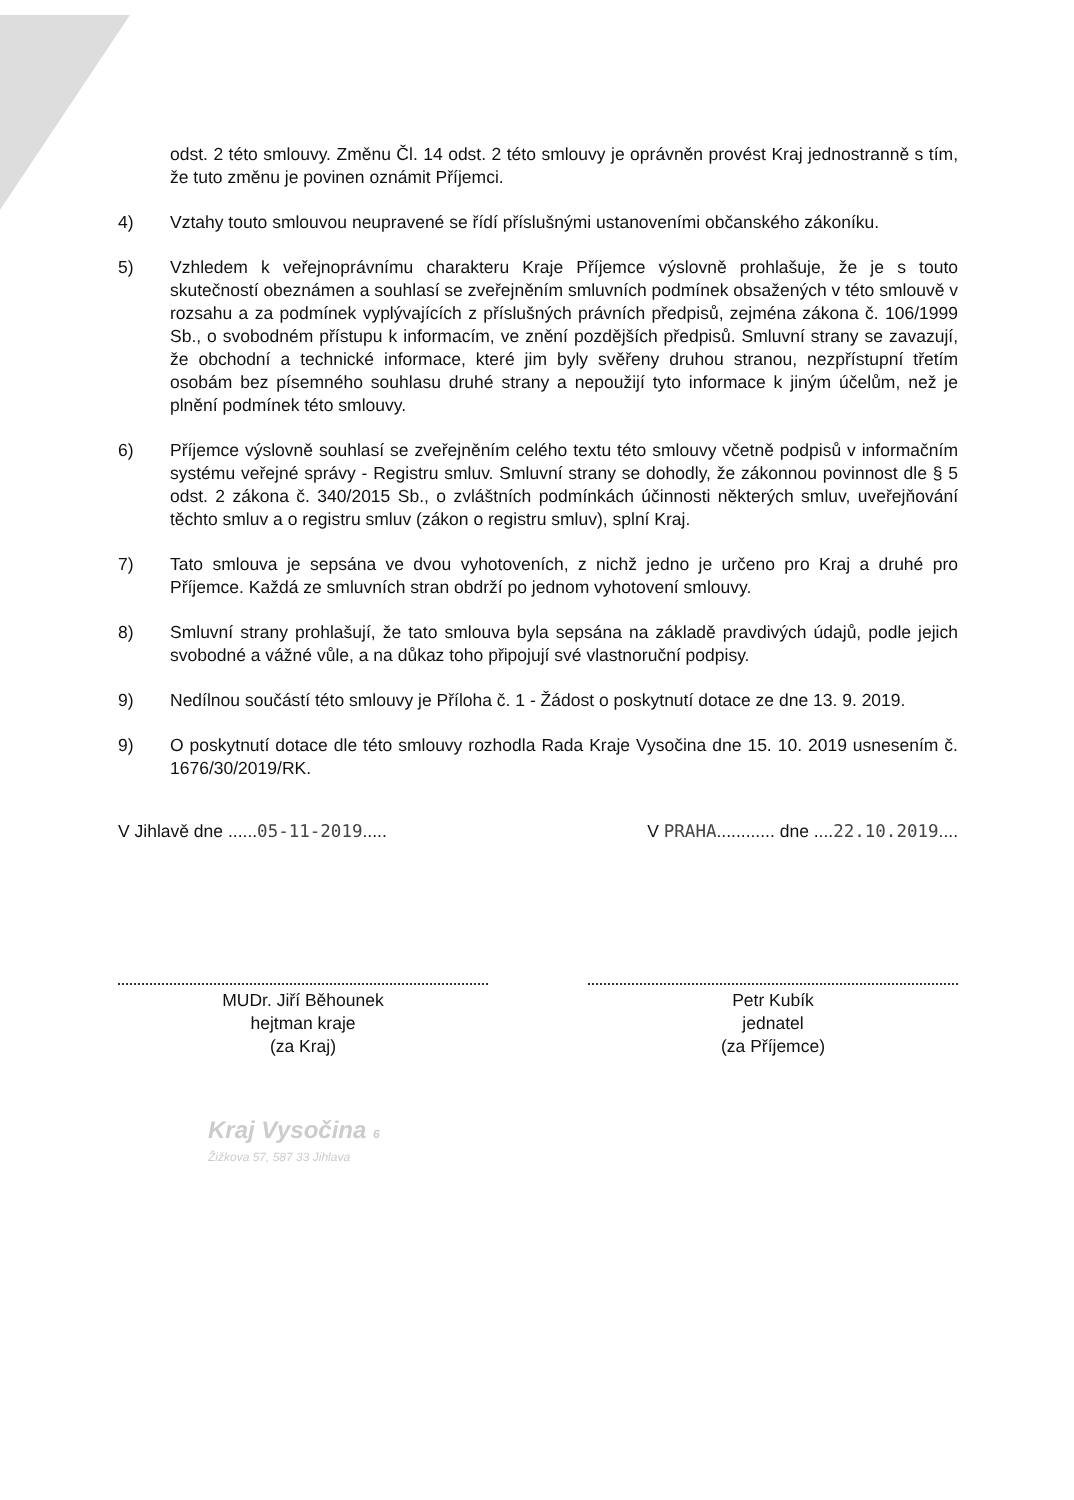odst. 2 této smlouvy. Změnu Čl. 14 odst. 2 této smlouvy je oprávněn provést Kraj jednostranně s tím, že tuto změnu je povinen oznámit Příjemci.
4) Vztahy touto smlouvou neupravené se řídí příslušnými ustanoveními občanského zákoníku.
5) Vzhledem k veřejnoprávnímu charakteru Kraje Příjemce výslovně prohlašuje, že je s touto skutečností obeznámen a souhlasí se zveřejněním smluvních podmínek obsažených v této smlouvě v rozsahu a za podmínek vyplývajících z příslušných právních předpisů, zejména zákona č. 106/1999 Sb., o svobodném přístupu k informacím, ve znění pozdějších předpisů. Smluvní strany se zavazují, že obchodní a technické informace, které jim byly svěřeny druhou stranou, nezpřístupní třetím osobám bez písemného souhlasu druhé strany a nepoužijí tyto informace k jiným účelům, než je plnění podmínek této smlouvy.
6) Příjemce výslovně souhlasí se zveřejněním celého textu této smlouvy včetně podpisů v informačním systému veřejné správy - Registru smluv. Smluvní strany se dohodly, že zákonnou povinnost dle § 5 odst. 2 zákona č. 340/2015 Sb., o zvláštních podmínkách účinnosti některých smluv, uveřejňování těchto smluv a o registru smluv (zákon o registru smluv), splní Kraj.
7) Tato smlouva je sepsána ve dvou vyhotoveních, z nichž jedno je určeno pro Kraj a druhé pro Příjemce. Každá ze smluvních stran obdrží po jednom vyhotovení smlouvy.
8) Smluvní strany prohlašují, že tato smlouva byla sepsána na základě pravdivých údajů, podle jejich svobodné a vážné vůle, a na důkaz toho připojují své vlastnoruční podpisy.
9) Nedílnou součástí této smlouvy je Příloha č. 1 - Žádost o poskytnutí dotace ze dne 13. 9. 2019.
9) O poskytnutí dotace dle této smlouvy rozhodla Rada Kraje Vysočina dne 15. 10. 2019 usnesením č. 1676/30/2019/RK.
V Jihlavě dne ......05-11-2019.....
V PRAHA............ dne ....22.10.2019....
MUDr. Jiří Běhounek
hejtman kraje
(za Kraj)
Petr Kubík
jednatel
(za Příjemce)
Kraj Vysočina 6
Žižkova 57, 587 33 Jihlava